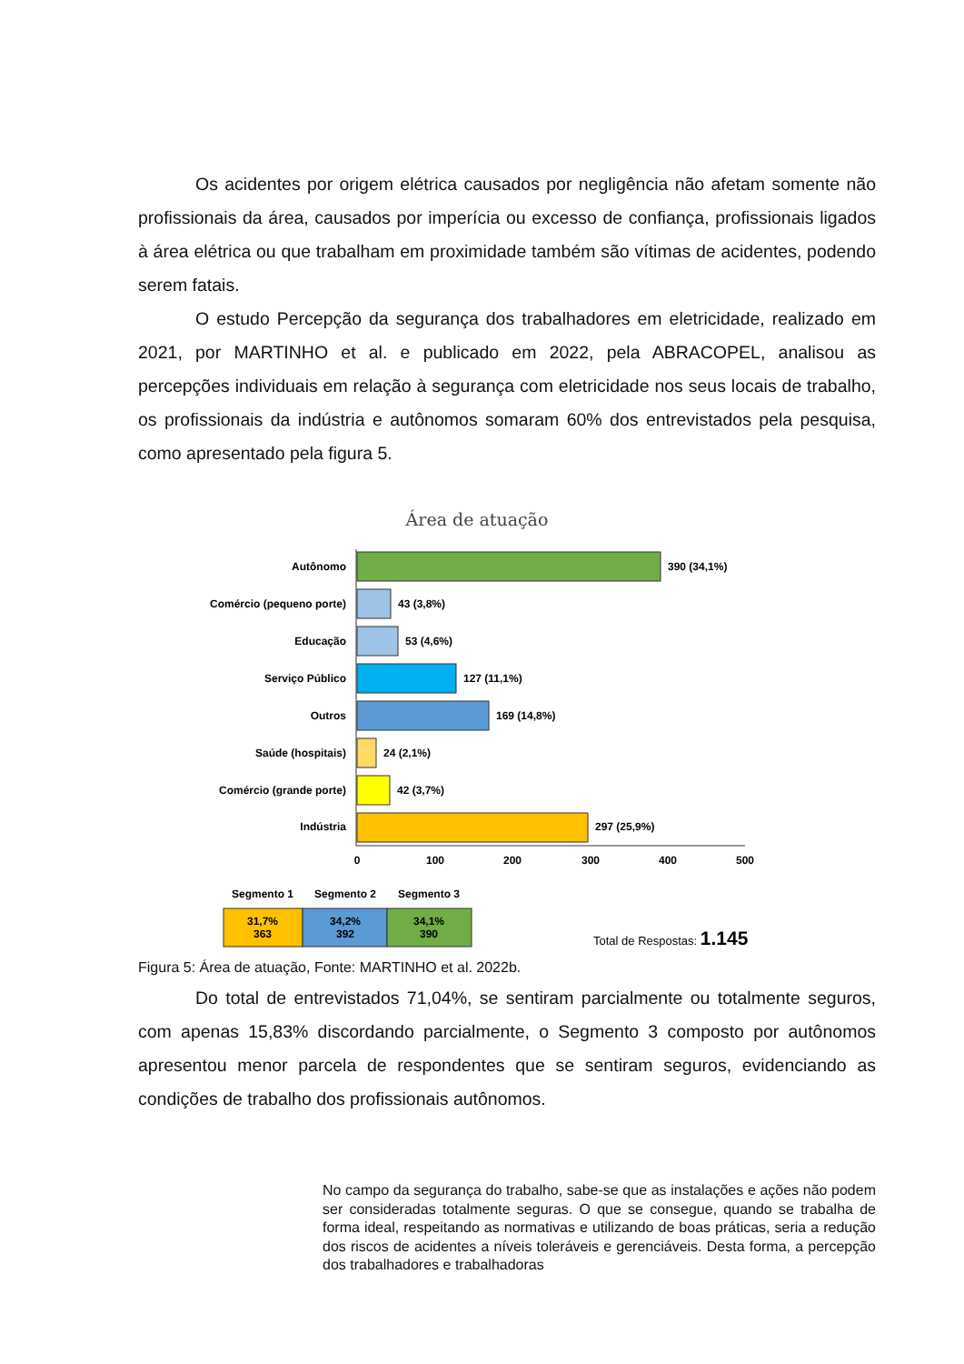Os acidentes por origem elétrica causados por negligência não afetam somente não profissionais da área, causados por imperícia ou excesso de confiança, profissionais ligados à área elétrica ou que trabalham em proximidade também são vítimas de acidentes, podendo serem fatais.
O estudo Percepção da segurança dos trabalhadores em eletricidade, realizado em 2021, por MARTINHO et al. e publicado em 2022, pela ABRACOPEL, analisou as percepções individuais em relação à segurança com eletricidade nos seus locais de trabalho, os profissionais da indústria e autônomos somaram 60% dos entrevistados pela pesquisa, como apresentado pela figura 5.
Área de atuação
Autônomo
Comércio (pequeno porte)
Educação
Serviço Público
Outros
Saúde (hospitais)
Comércio (grande porte)
Indústria
390 (34,1%)
43 (3,8%)
53 (4,6%)
127 (11,1%)
169 (14,8%)
24 (2,1%)
42 (3,7%)
297 (25,9%)
0
100
200
300
400
500
Segmento 1
Segmento 2
Segmento 3
31,7%
363
34,2%
392
34,1%
390
Total de Respostas: 1.145
Figura 5: Área de atuação, Fonte: MARTINHO et al. 2022b.
Do total de entrevistados 71,04%, se sentiram parcialmente ou totalmente seguros, com apenas 15,83% discordando parcialmente, o Segmento 3 composto por autônomos apresentou menor parcela de respondentes que se sentiram seguros, evidenciando as condições de trabalho dos profissionais autônomos.
No campo da segurança do trabalho, sabe-se que as instalações e ações não podem ser consideradas totalmente seguras. O que se consegue, quando se trabalha de forma ideal, respeitando as normativas e utilizando de boas práticas, seria a redução dos riscos de acidentes a níveis toleráveis e gerenciáveis. Desta forma, a percepção dos trabalhadores e trabalhadoras